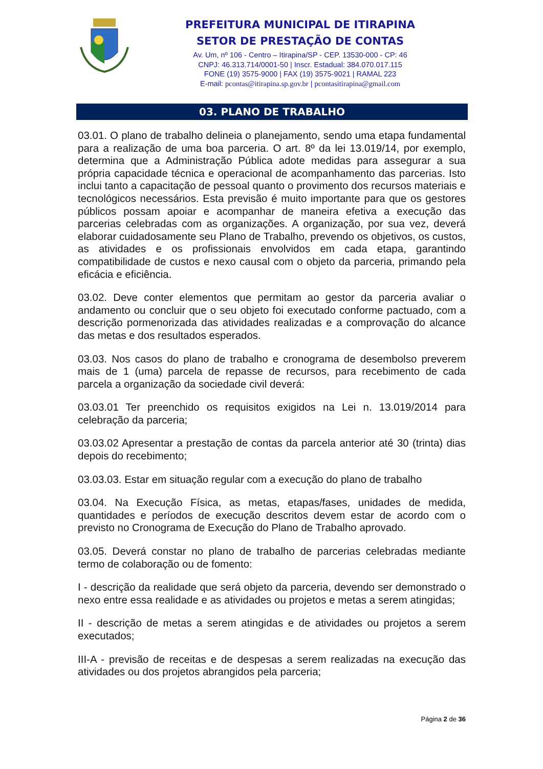PREFEITURA MUNICIPAL DE ITIRAPINA
SETOR DE PRESTAÇÃO DE CONTAS
Av. Um, nº 106 - Centro – Itirapina/SP - CEP. 13530-000 - CP: 46
CNPJ: 46.313.714/0001-50 | Inscr. Estadual: 384.070.017.115
FONE (19) 3575-9000 | FAX (19) 3575-9021 | RAMAL 223
E-mail: pcontas@itirapina.sp.gov.br | pcontasitirapina@gmail.com
03. PLANO DE TRABALHO
03.01. O plano de trabalho delineia o planejamento, sendo uma etapa fundamental para a realização de uma boa parceria. O art. 8º da lei 13.019/14, por exemplo, determina que a Administração Pública adote medidas para assegurar a sua própria capacidade técnica e operacional de acompanhamento das parcerias. Isto inclui tanto a capacitação de pessoal quanto o provimento dos recursos materiais e tecnológicos necessários. Esta previsão é muito importante para que os gestores públicos possam apoiar e acompanhar de maneira efetiva a execução das parcerias celebradas com as organizações. A organização, por sua vez, deverá elaborar cuidadosamente seu Plano de Trabalho, prevendo os objetivos, os custos, as atividades e os profissionais envolvidos em cada etapa, garantindo compatibilidade de custos e nexo causal com o objeto da parceria, primando pela eficácia e eficiência.
03.02. Deve conter elementos que permitam ao gestor da parceria avaliar o andamento ou concluir que o seu objeto foi executado conforme pactuado, com a descrição pormenorizada das atividades realizadas e a comprovação do alcance das metas e dos resultados esperados.
03.03. Nos casos do plano de trabalho e cronograma de desembolso preverem mais de 1 (uma) parcela de repasse de recursos, para recebimento de cada parcela a organização da sociedade civil deverá:
03.03.01 Ter preenchido os requisitos exigidos na Lei n. 13.019/2014 para celebração da parceria;
03.03.02 Apresentar a prestação de contas da parcela anterior até 30 (trinta) dias depois do recebimento;
03.03.03. Estar em situação regular com a execução do plano de trabalho
03.04. Na Execução Física, as metas, etapas/fases, unidades de medida, quantidades e períodos de execução descritos devem estar de acordo com o previsto no Cronograma de Execução do Plano de Trabalho aprovado.
03.05. Deverá constar no plano de trabalho de parcerias celebradas mediante termo de colaboração ou de fomento:
I - descrição da realidade que será objeto da parceria, devendo ser demonstrado o nexo entre essa realidade e as atividades ou projetos e metas a serem atingidas;
II - descrição de metas a serem atingidas e de atividades ou projetos a serem executados;
III-A - previsão de receitas e de despesas a serem realizadas na execução das atividades ou dos projetos abrangidos pela parceria;
Página 2 de 36